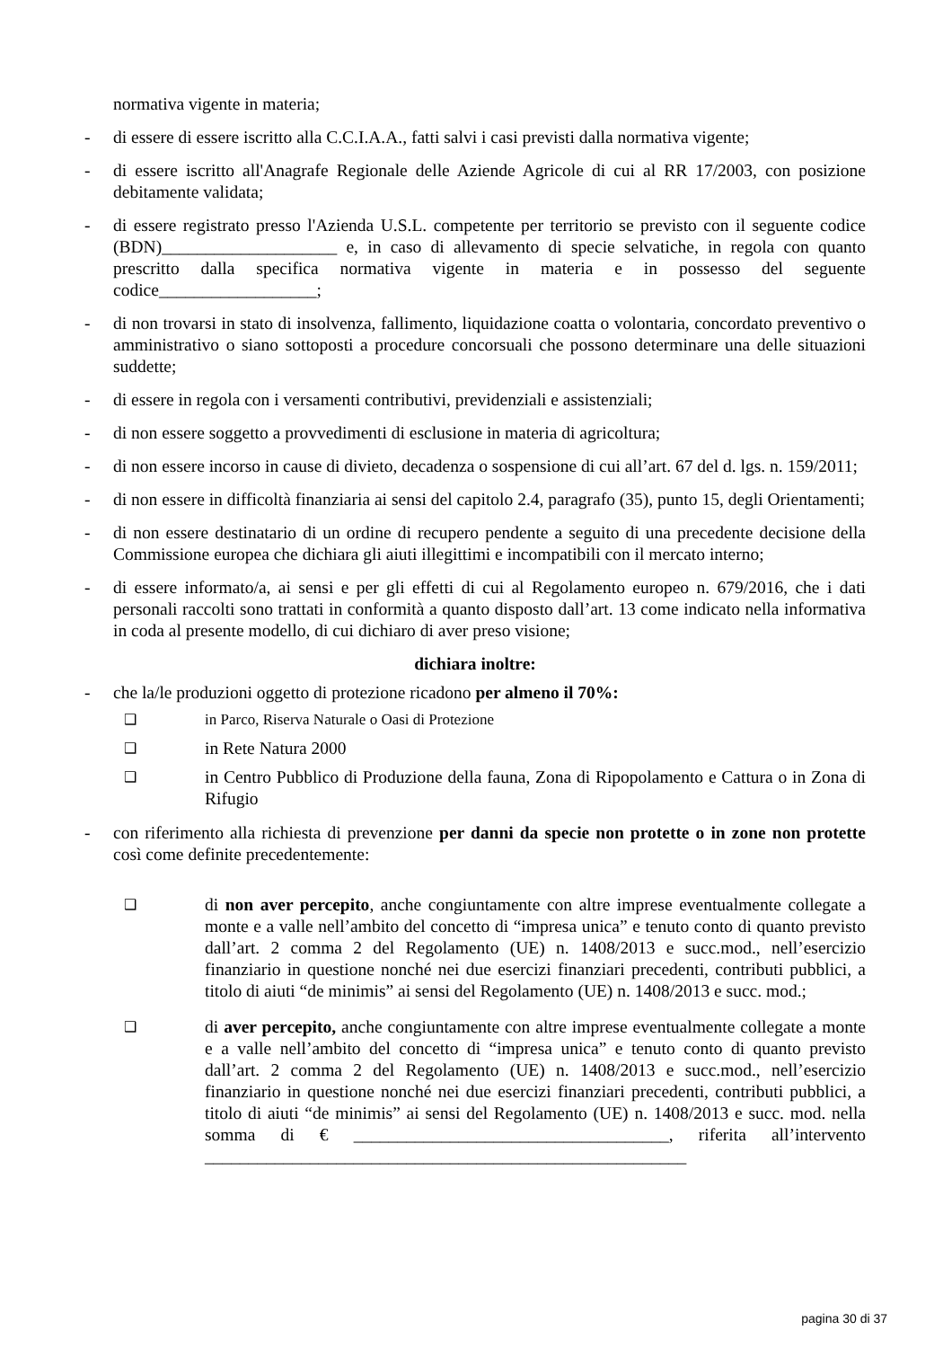normativa vigente in materia;
- di essere di essere iscritto alla C.C.I.A.A., fatti salvi i casi previsti dalla normativa vigente;
- di essere iscritto all'Anagrafe Regionale delle Aziende Agricole di cui al RR 17/2003, con posizione debitamente validata;
- di essere registrato presso l'Azienda U.S.L. competente per territorio se previsto con il seguente codice (BDN)____________________ e, in caso di allevamento di specie selvatiche, in regola con quanto prescritto dalla specifica normativa vigente in materia e in possesso del seguente codice__________________;
- di non trovarsi in stato di insolvenza, fallimento, liquidazione coatta o volontaria, concordato preventivo o amministrativo o siano sottoposti a procedure concorsuali che possono determinare una delle situazioni suddette;
- di essere in regola con i versamenti contributivi, previdenziali e assistenziali;
- di non essere soggetto a provvedimenti di esclusione in materia di agricoltura;
- di non essere incorso in cause di divieto, decadenza o sospensione di cui all’art. 67 del d. lgs. n. 159/2011;
- di non essere in difficoltà finanziaria ai sensi del capitolo 2.4, paragrafo (35), punto 15, degli Orientamenti;
- di non essere destinatario di un ordine di recupero pendente a seguito di una precedente decisione della Commissione europea che dichiara gli aiuti illegittimi e incompatibili con il mercato interno;
- di essere informato/a, ai sensi e per gli effetti di cui al Regolamento europeo n. 679/2016, che i dati personali raccolti sono trattati in conformità a quanto disposto dall’art. 13 come indicato nella informativa in coda al presente modello, di cui dichiaro di aver preso visione;
dichiara inoltre:
- che la/le produzioni oggetto di protezione ricadono per almeno il 70%:
❑ in Parco, Riserva Naturale o Oasi di Protezione
❑ in Rete Natura 2000
❑ in Centro Pubblico di Produzione della fauna, Zona di Ripopolamento e Cattura o in Zona di Rifugio
- con riferimento alla richiesta di prevenzione per danni da specie non protette o in zone non protette così come definite precedentemente:
❑ di non aver percepito, anche congiuntamente con altre imprese eventualmente collegate a monte e a valle nell’ambito del concetto di “impresa unica” e tenuto conto di quanto previsto dall’art. 2 comma 2 del Regolamento (UE) n. 1408/2013 e succ.mod., nell’esercizio finanziario in questione nonché nei due esercizi finanziari precedenti, contributi pubblici, a titolo di aiuti “de minimis” ai sensi del Regolamento (UE) n. 1408/2013 e succ. mod.;
❑ di aver percepito, anche congiuntamente con altre imprese eventualmente collegate a monte e a valle nell’ambito del concetto di “impresa unica” e tenuto conto di quanto previsto dall’art. 2 comma 2 del Regolamento (UE) n. 1408/2013 e succ.mod., nell’esercizio finanziario in questione nonché nei due esercizi finanziari precedenti, contributi pubblici, a titolo di aiuti “de minimis” ai sensi del Regolamento (UE) n. 1408/2013 e succ. mod. nella somma di € ____________________________________, riferita all’intervento _______________________________________________________
pagina 30 di 37